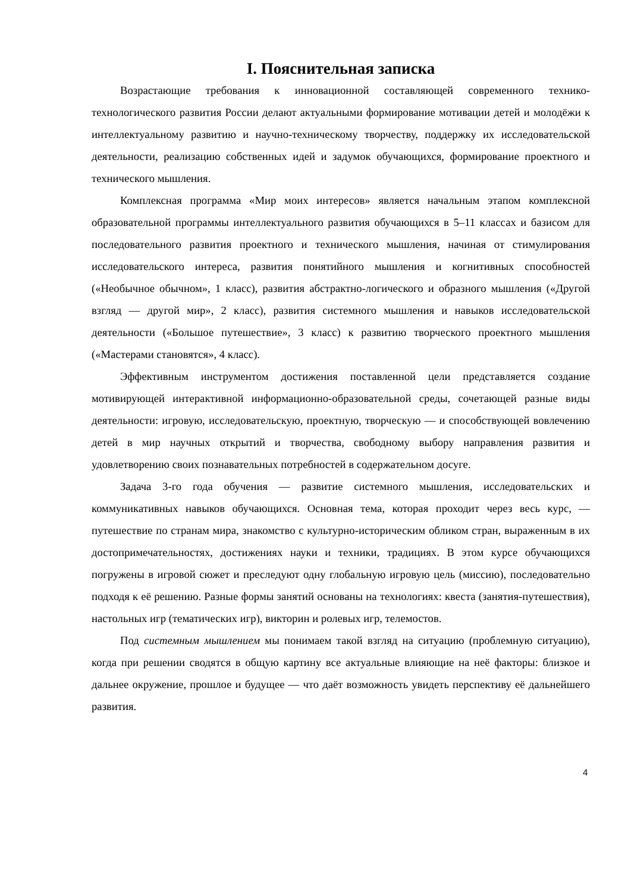I. Пояснительная записка
Возрастающие требования к инновационной составляющей современного технико-технологического развития России делают актуальными формирование мотивации детей и молодёжи к интеллектуальному развитию и научно-техническому творчеству, поддержку их исследовательской деятельности, реализацию собственных идей и задумок обучающихся, формирование проектного и технического мышления.
Комплексная программа «Мир моих интересов» является начальным этапом комплексной образовательной программы интеллектуального развития обучающихся в 5–11 классах и базисом для последовательного развития проектного и технического мышления, начиная от стимулирования исследовательского интереса, развития понятийного мышления и когнитивных способностей («Необычное обычном», 1 класс), развития абстрактно-логического и образного мышления («Другой взгляд — другой мир», 2 класс), развития системного мышления и навыков исследовательской деятельности («Большое путешествие», 3 класс) к развитию творческого проектного мышления («Мастерами становятся», 4 класс).
Эффективным инструментом достижения поставленной цели представляется создание мотивирующей интерактивной информационно-образовательной среды, сочетающей разные виды деятельности: игровую, исследовательскую, проектную, творческую — и способствующей вовлечению детей в мир научных открытий и творчества, свободному выбору направления развития и удовлетворению своих познавательных потребностей в содержательном досуге.
Задача 3-го года обучения — развитие системного мышления, исследовательских и коммуникативных навыков обучающихся. Основная тема, которая проходит через весь курс, — путешествие по странам мира, знакомство с культурно-историческим обликом стран, выраженным в их достопримечательностях, достижениях науки и техники, традициях. В этом курсе обучающихся погружены в игровой сюжет и преследуют одну глобальную игровую цель (миссию), последовательно подходя к её решению. Разные формы занятий основаны на технологиях: квеста (занятия-путешествия), настольных игр (тематических игр), викторин и ролевых игр, телемостов.
Под системным мышлением мы понимаем такой взгляд на ситуацию (проблемную ситуацию), когда при решении сводятся в общую картину все актуальные влияющие на неё факторы: близкое и дальнее окружение, прошлое и будущее — что даёт возможность увидеть перспективу её дальнейшего развития.
4